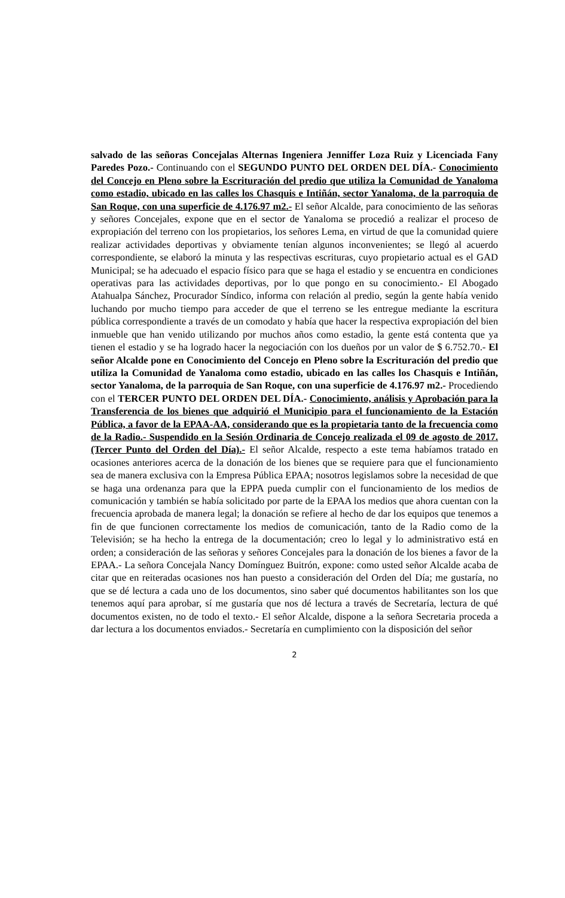salvado de las señoras Concejalas Alternas Ingeniera Jenniffer Loza Ruiz y Licenciada Fany Paredes Pozo.- Continuando con el SEGUNDO PUNTO DEL ORDEN DEL DÍA.- Conocimiento del Concejo en Pleno sobre la Escrituración del predio que utiliza la Comunidad de Yanaloma como estadio, ubicado en las calles los Chasquis e Intiñán, sector Yanaloma, de la parroquia de San Roque, con una superficie de 4.176.97 m2.- El señor Alcalde, para conocimiento de las señoras y señores Concejales, expone que en el sector de Yanaloma se procedió a realizar el proceso de expropiación del terreno con los propietarios, los señores Lema, en virtud de que la comunidad quiere realizar actividades deportivas y obviamente tenían algunos inconvenientes; se llegó al acuerdo correspondiente, se elaboró la minuta y las respectivas escrituras, cuyo propietario actual es el GAD Municipal; se ha adecuado el espacio físico para que se haga el estadio y se encuentra en condiciones operativas para las actividades deportivas, por lo que pongo en su conocimiento.- El Abogado Atahualpa Sánchez, Procurador Síndico, informa con relación al predio, según la gente había venido luchando por mucho tiempo para acceder de que el terreno se les entregue mediante la escritura pública correspondiente a través de un comodato y había que hacer la respectiva expropiación del bien inmueble que han venido utilizando por muchos años como estadio, la gente está contenta que ya tienen el estadio y se ha logrado hacer la negociación con los dueños por un valor de $ 6.752.70.- El señor Alcalde pone en Conocimiento del Concejo en Pleno sobre la Escrituración del predio que utiliza la Comunidad de Yanaloma como estadio, ubicado en las calles los Chasquis e Intiñán, sector Yanaloma, de la parroquia de San Roque, con una superficie de 4.176.97 m2.- Procediendo con el TERCER PUNTO DEL ORDEN DEL DÍA.- Conocimiento, análisis y Aprobación para la Transferencia de los bienes que adquirió el Municipio para el funcionamiento de la Estación Pública, a favor de la EPAA-AA, considerando que es la propietaria tanto de la frecuencia como de la Radio.- Suspendido en la Sesión Ordinaria de Concejo realizada el 09 de agosto de 2017. (Tercer Punto del Orden del Día).- El señor Alcalde, respecto a este tema habíamos tratado en ocasiones anteriores acerca de la donación de los bienes que se requiere para que el funcionamiento sea de manera exclusiva con la Empresa Pública EPAA; nosotros legislamos sobre la necesidad de que se haga una ordenanza para que la EPPA pueda cumplir con el funcionamiento de los medios de comunicación y también se había solicitado por parte de la EPAA los medios que ahora cuentan con la frecuencia aprobada de manera legal; la donación se refiere al hecho de dar los equipos que tenemos a fin de que funcionen correctamente los medios de comunicación, tanto de la Radio como de la Televisión; se ha hecho la entrega de la documentación; creo lo legal y lo administrativo está en orden; a consideración de las señoras y señores Concejales para la donación de los bienes a favor de la EPAA.- La señora Concejala Nancy Domínguez Buitrón, expone: como usted señor Alcalde acaba de citar que en reiteradas ocasiones nos han puesto a consideración del Orden del Día; me gustaría, no que se dé lectura a cada uno de los documentos, sino saber qué documentos habilitantes son los que tenemos aquí para aprobar, sí me gustaría que nos dé lectura a través de Secretaría, lectura de qué documentos existen, no de todo el texto.- El señor Alcalde, dispone a la señora Secretaria proceda a dar lectura a los documentos enviados.- Secretaría en cumplimiento con la disposición del señor
2